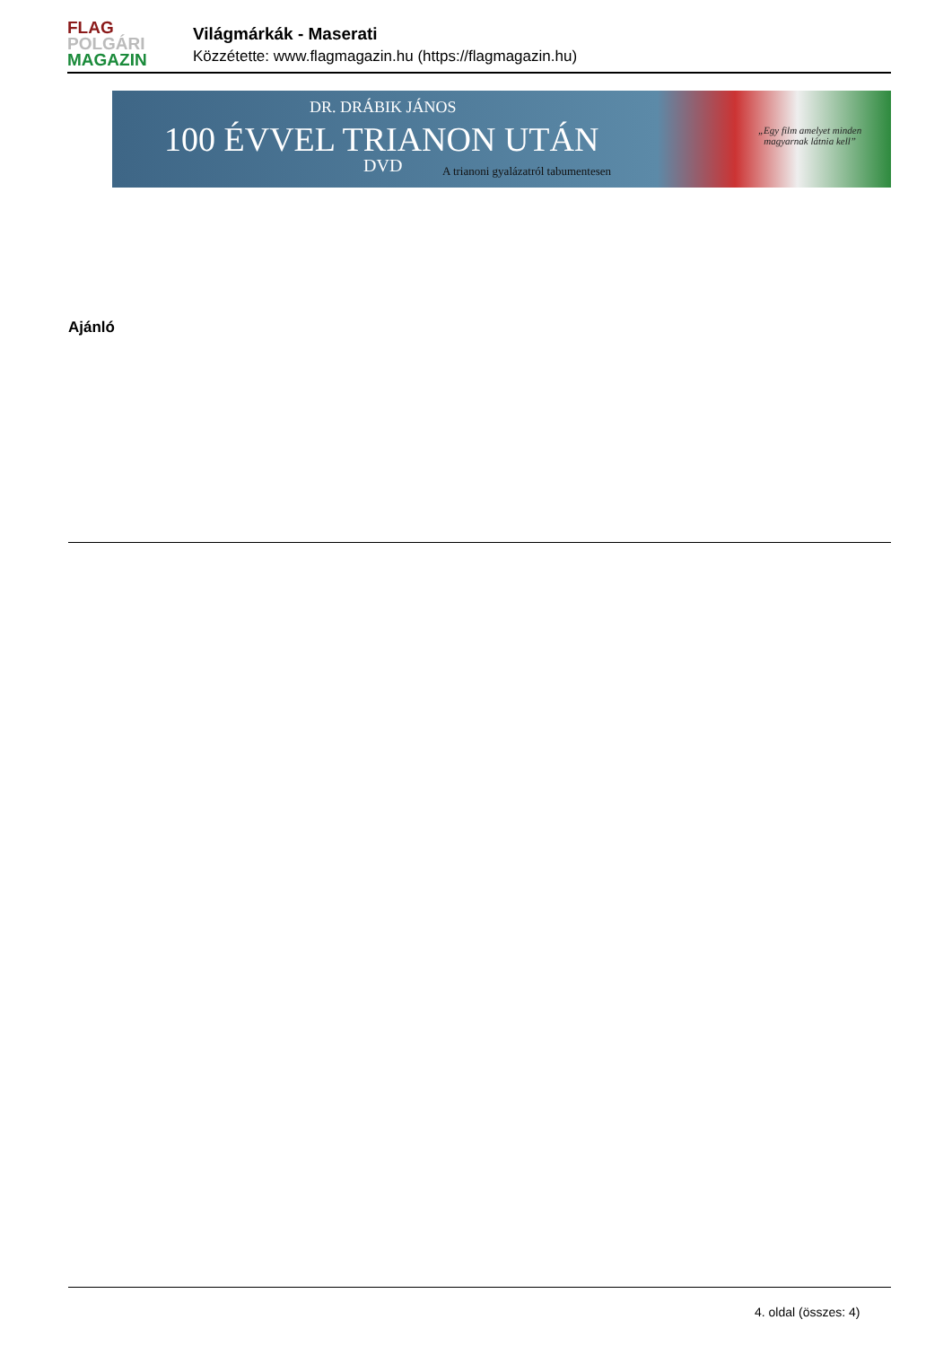FLAG
POLGÁRI
MAGAZIN
Világmárkák - Maserati
Közzétette: www.flagmagazin.hu (https://flagmagazin.hu)
DR. DRÁBIK JÁNOS
100 ÉVVEL TRIANON UTÁN
DVD
A trianoni gyalázatról tabumentesen
„Egy film amelyet minden
magyarnak látnia kell”
Ajánló
4. oldal (összes: 4)